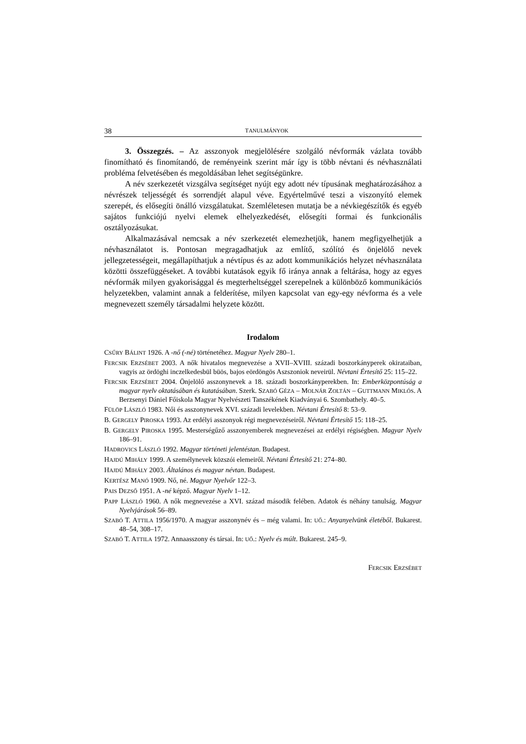38 TANULMÁNYOK
3. Összegzés. – Az asszonyok megjelölésére szolgáló névformák vázlata tovább finomítható és finomítandó, de reményeink szerint már így is több névtani és névhasználati probléma felvetésében és megoldásában lehet segítségünkre.
A név szerkezetét vizsgálva segítséget nyújt egy adott név típusának meghatározásához a névrészek teljességét és sorrendjét alapul véve. Egyértelművé teszi a viszonyító elemek szerepét, és elősegíti önálló vizsgálatukat. Szemléletesen mutatja be a névkiegészítők és egyéb sajátos funkciójú nyelvi elemek elhelyezkedését, elősegíti formai és funkcionális osztályozásukat.
Alkalmazásával nemcsak a név szerkezetét elemezhetjük, hanem megfigyelhetjük a névhasználatot is. Pontosan megragadhatjuk az említő, szólító és önjelölő nevek jellegzetességeit, megállapíthatjuk a névtípus és az adott kommunikációs helyzet névhasználata közötti összefüggéseket. A további kutatások egyik fő iránya annak a feltárása, hogy az egyes névformák milyen gyakorisággal és megterheltséggel szerepelnek a különböző kommunikációs helyzetekben, valamint annak a felderítése, milyen kapcsolat van egy-egy névforma és a vele megnevezett személy társadalmi helyzete között.
Irodalom
CSŰRY BÁLINT 1926. A -nő (-né) történetéhez. Magyar Nyelv 280–1.
FERCSIK ERZSÉBET 2003. A nők hivatalos megnevezése a XVII–XVIII. századi boszorkányperek okirataiban, vagyis az ördöghi inczelkedesbül büös, bajos eördöngös Aszszoniok neveirül. Névtani Értesítő 25: 115–22.
FERCSIK ERZSÉBET 2004. Önjelölő asszonynevek a 18. századi boszorkányperekben. In: Emberközpontúság a magyar nyelv oktatásában és kutatásában. Szerk. SZABÓ GÉZA – MOLNÁR ZOLTÁN – GUTTMANN MIKLÓS. A Berzsenyi Dániel Főiskola Magyar Nyelvészeti Tanszékének Kiadványai 6. Szombathely. 40–5.
FÜLÖP LÁSZLÓ 1983. Női és asszonynevek XVI. századi levelekben. Névtani Értesítő 8: 53–9.
B. GERGELY PIROSKA 1993. Az erdélyi asszonyok régi megnevezéseiről. Névtani Értesítő 15: 118–25.
B. GERGELY PIROSKA 1995. Mesterségűző asszonyemberek megnevezései az erdélyi régiségben. Magyar Nyelv 186–91.
HADROVICS LÁSZLÓ 1992. Magyar történeti jelentéstan. Budapest.
HAJDÚ MIHÁLY 1999. A személynevek közszói elemeiről. Névtani Értesítő 21: 274–80.
HAJDÚ MIHÁLY 2003. Általános és magyar névtan. Budapest.
KERTÉSZ MANÓ 1909. Nő, né. Magyar Nyelvőr 122–3.
PAIS DEZSŐ 1951. A -né képző. Magyar Nyelv 1–12.
PAPP LÁSZLÓ 1960. A nők megnevezése a XVI. század második felében. Adatok és néhány tanulság. Magyar Nyelvjárások 56–89.
SZABÓ T. ATTILA 1956/1970. A magyar asszonynév és – még valami. In: UŐ.: Anyanyelvünk életéből. Bukarest. 48–54, 308–17.
SZABÓ T. ATTILA 1972. Annaasszony és társai. In: UŐ.: Nyelv és múlt. Bukarest. 245–9.
FERCSIK ERZSÉBET